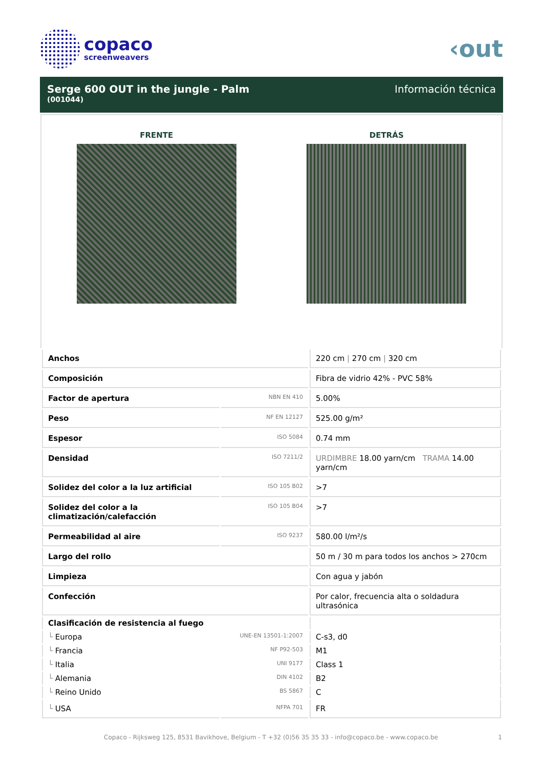copaco
screenweavers
‹out
Serge 600 OUT in the jungle - Palm
(001044)
Información técnica
FRENTE DETRÁS
| Anchos | | 220 cm / 270 cm / 320 cm |
| Composición | | Fibra de vidrio 42% - PVC 58% |
| Factor de apertura | NBN EN 410 | 5.00% |
| Peso | NF EN 12127 | 525.00 g/m² |
| Espesor | ISO 5084 | 0.74 mm |
| Densidad | ISO 7211/2 | URDIMBRE 18.00 yarn/cm TRAMA 14.00 yarn/cm |
| Solidez del color a la luz artificial | ISO 105 B02 | >7 |
| Solidez del color a la climatización/calefacción | ISO 105 B04 | >7 |
| Permeabilidad al aire | ISO 9237 | 580.00 l/m²/s |
| Largo del rollo | | 50 m / 30 m para todos los anchos > 270cm |
| Limpieza | | Con agua y jabón |
| Confección | | Por calor, frecuencia alta o soldadura ultrasónica |
| Clasificación de resistencia al fuego | | |
| └ Europa | UNE-EN 13501-1:2007 | C-s3, d0 |
| └ Francia | NF P92-503 | M1 |
| └ Italia | UNI 9177 | Class 1 |
| └ Alemania | DIN 4102 | B2 |
| └ Reino Unido | BS 5867 | C |
| └ USA | NFPA 701 | FR |
Copaco - Rijksweg 125, 8531 Bavikhove, Belgium - T +32 (0)56 35 35 33 - info@copaco.be - www.copaco.be 1